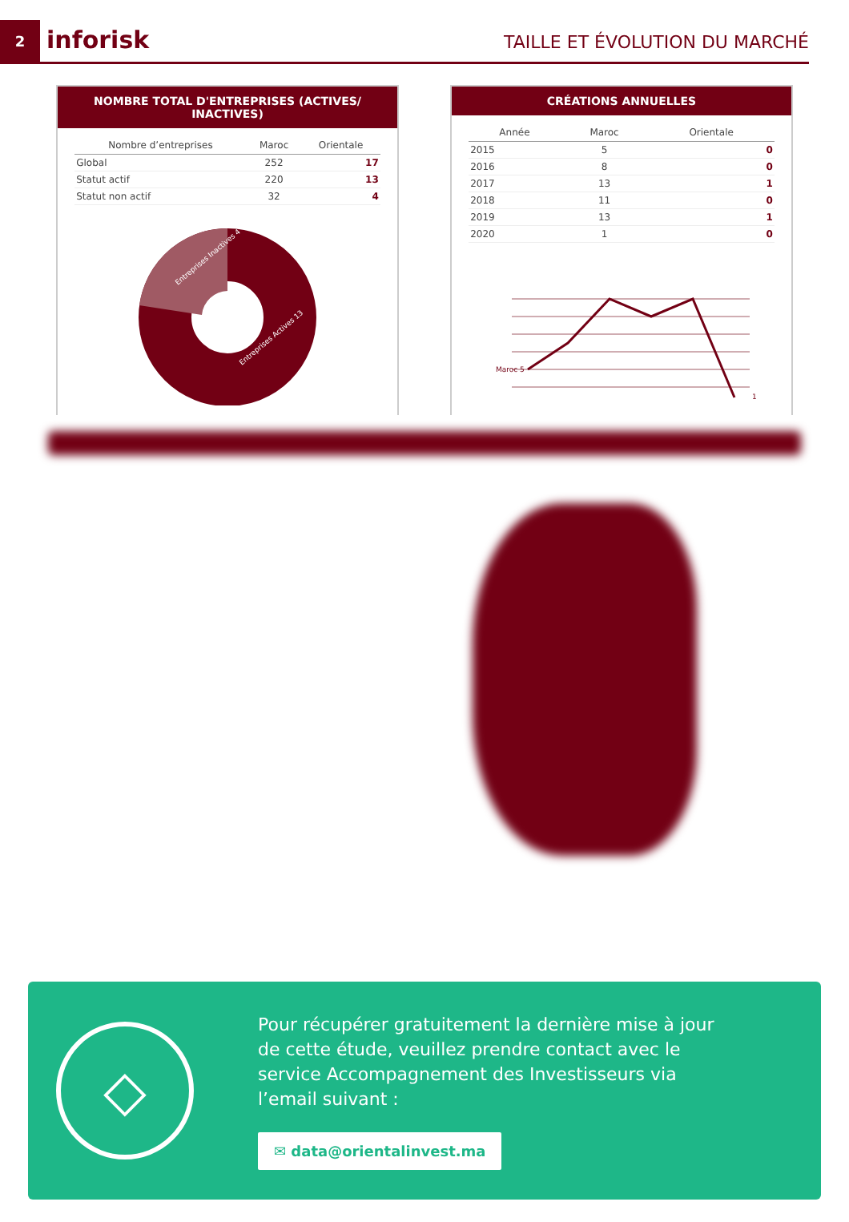2
inforisk
TAILLE ET ÉVOLUTION DU MARCHÉ
NOMBRE TOTAL D'ENTREPRISES (ACTIVES/ INACTIVES)
| Nombre d’entreprises | Maroc | Orientale |
| --- | --- | --- |
| Global | 252 | 17 |
| Statut actif | 220 | 13 |
| Statut non actif | 32 | 4 |
Entreprises Inactives 4
Entreprises Actives 13
CRÉATIONS ANNUELLES
| Année | Maroc | Orientale |
| --- | --- | --- |
| 2015 | 5 | 0 |
| 2016 | 8 | 0 |
| 2017 | 13 | 1 |
| 2018 | 11 | 0 |
| 2019 | 13 | 1 |
| 2020 | 1 | 0 |
Maroc 5
1
◇
Pour récupérer gratuitement la dernière mise à jour de cette étude, veuillez prendre contact avec le service Accompagnement des Investisseurs via l’email suivant :
✉ data@orientalinvest.ma